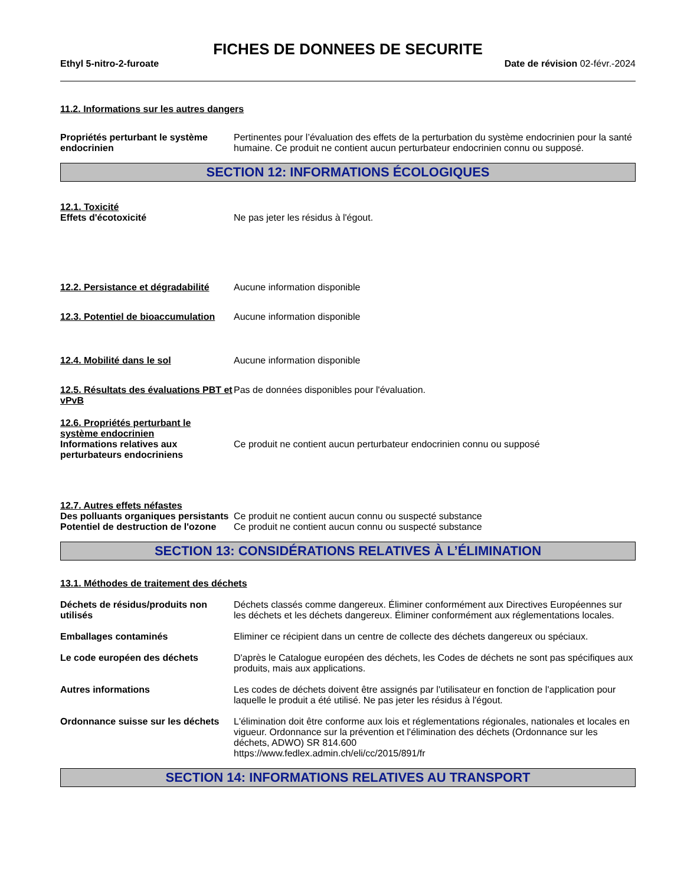FICHES DE DONNEES DE SECURITE
Ethyl 5-nitro-2-furoate Date de révision 02-févr.-2024
11.2. Informations sur les autres dangers
Propriétés perturbant le système endocrinien
Pertinentes pour l’évaluation des effets de la perturbation du système endocrinien pour la santé humaine. Ce produit ne contient aucun perturbateur endocrinien connu ou supposé.
SECTION 12: INFORMATIONS ÉCOLOGIQUES
12.1. Toxicité
Effets d'écotoxicité Ne pas jeter les résidus à l'égout.
12.2. Persistance et dégradabilité
Aucune information disponible
12.3. Potentiel de bioaccumulation
Aucune information disponible
12.4. Mobilité dans le sol Aucune information disponible
12.5. Résultats des évaluations PBT et vPvB
Pas de données disponibles pour l'évaluation.
12.6. Propriétés perturbant le système endocrinien
Informations relatives aux perturbateurs endocriniens
Ce produit ne contient aucun perturbateur endocrinien connu ou supposé
12.7. Autres effets néfastes
Des polluants organiques persistants
Ce produit ne contient aucun connu ou suspecté substance
Potentiel de destruction de l'ozone
Ce produit ne contient aucun connu ou suspecté substance
SECTION 13: CONSIDÉRATIONS RELATIVES À L’ÉLIMINATION
13.1. Méthodes de traitement des déchets
Déchets de résidus/produits non utilisés
Déchets classés comme dangereux. Éliminer conformément aux Directives Européennes sur les déchets et les déchets dangereux. Éliminer conformément aux réglementations locales.
Emballages contaminés Eliminer ce récipient dans un centre de collecte des déchets dangereux ou spéciaux.
Le code européen des déchets D'après le Catalogue européen des déchets, les Codes de déchets ne sont pas spécifiques aux produits, mais aux applications.
Autres informations Les codes de déchets doivent être assignés par l'utilisateur en fonction de l'application pour laquelle le produit a été utilisé. Ne pas jeter les résidus à l'égout.
Ordonnance suisse sur les déchets
L'élimination doit être conforme aux lois et réglementations régionales, nationales et locales en vigueur. Ordonnance sur la prévention et l'élimination des déchets (Ordonnance sur les déchets, ADWO) SR 814.600
https://www.fedlex.admin.ch/eli/cc/2015/891/fr
SECTION 14: INFORMATIONS RELATIVES AU TRANSPORT